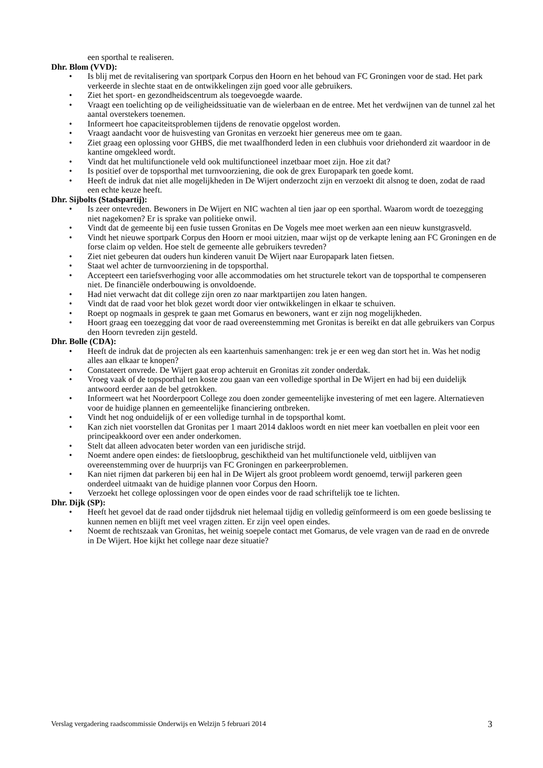een sporthal te realiseren.
Dhr. Blom (VVD):
• Is blij met de revitalisering van sportpark Corpus den Hoorn en het behoud van FC Groningen voor de stad. Het park verkeerde in slechte staat en de ontwikkelingen zijn goed voor alle gebruikers.
• Ziet het sport- en gezondheidscentrum als toegevoegde waarde.
• Vraagt een toelichting op de veiligheidssituatie van de wielerbaan en de entree. Met het verdwijnen van de tunnel zal het aantal overstekers toenemen.
• Informeert hoe capaciteitsproblemen tijdens de renovatie opgelost worden.
• Vraagt aandacht voor de huisvesting van Gronitas en verzoekt hier genereus mee om te gaan.
• Ziet graag een oplossing voor GHBS, die met twaalfhonderd leden in een clubhuis voor driehonderd zit waardoor in de kantine omgekleed wordt.
• Vindt dat het multifunctionele veld ook multifunctioneel inzetbaar moet zijn. Hoe zit dat?
• Is positief over de topsporthal met turnvoorziening, die ook de grex Europapark ten goede komt.
• Heeft de indruk dat niet alle mogelijkheden in De Wijert onderzocht zijn en verzoekt dit alsnog te doen, zodat de raad een echte keuze heeft.
Dhr. Sijbolts (Stadspartij):
• Is zeer ontevreden. Bewoners in De Wijert en NIC wachten al tien jaar op een sporthal. Waarom wordt de toezegging niet nagekomen? Er is sprake van politieke onwil.
• Vindt dat de gemeente bij een fusie tussen Gronitas en De Vogels mee moet werken aan een nieuw kunstgrasveld.
• Vindt het nieuwe sportpark Corpus den Hoorn er mooi uitzien, maar wijst op de verkapte lening aan FC Groningen en de forse claim op velden. Hoe stelt de gemeente alle gebruikers tevreden?
• Ziet niet gebeuren dat ouders hun kinderen vanuit De Wijert naar Europapark laten fietsen.
• Staat wel achter de turnvoorziening in de topsporthal.
• Accepteert een tariefsverhoging voor alle accommodaties om het structurele tekort van de topsporthal te compenseren niet. De financiële onderbouwing is onvoldoende.
• Had niet verwacht dat dit college zijn oren zo naar marktpartijen zou laten hangen.
• Vindt dat de raad voor het blok gezet wordt door vier ontwikkelingen in elkaar te schuiven.
• Roept op nogmaals in gesprek te gaan met Gomarus en bewoners, want er zijn nog mogelijkheden.
• Hoort graag een toezegging dat voor de raad overeenstemming met Gronitas is bereikt en dat alle gebruikers van Corpus den Hoorn tevreden zijn gesteld.
Dhr. Bolle (CDA):
• Heeft de indruk dat de projecten als een kaartenhuis samenhangen: trek je er een weg dan stort het in. Was het nodig alles aan elkaar te knopen?
• Constateert onvrede. De Wijert gaat erop achteruit en Gronitas zit zonder onderdak.
• Vroeg vaak of de topsporthal ten koste zou gaan van een volledige sporthal in De Wijert en had bij een duidelijk antwoord eerder aan de bel getrokken.
• Informeert wat het Noorderpoort College zou doen zonder gemeentelijke investering of met een lagere. Alternatieven voor de huidige plannen en gemeentelijke financiering ontbreken.
• Vindt het nog onduidelijk of er een volledige turnhal in de topsporthal komt.
• Kan zich niet voorstellen dat Gronitas per 1 maart 2014 dakloos wordt en niet meer kan voetballen en pleit voor een principeakkoord over een ander onderkomen.
• Stelt dat alleen advocaten beter worden van een juridische strijd.
• Noemt andere open eindes: de fietsloopbrug, geschiktheid van het multifunctionele veld, uitblijven van overeenstemming over de huurprijs van FC Groningen en parkeerproblemen.
• Kan niet rijmen dat parkeren bij een hal in De Wijert als groot probleem wordt genoemd, terwijl parkeren geen onderdeel uitmaakt van de huidige plannen voor Corpus den Hoorn.
• Verzoekt het college oplossingen voor de open eindes voor de raad schriftelijk toe te lichten.
Dhr. Dijk (SP):
• Heeft het gevoel dat de raad onder tijdsdruk niet helemaal tijdig en volledig geïnformeerd is om een goede beslissing te kunnen nemen en blijft met veel vragen zitten. Er zijn veel open eindes.
• Noemt de rechtszaak van Gronitas, het weinig soepele contact met Gomarus, de vele vragen van de raad en de onvrede in De Wijert. Hoe kijkt het college naar deze situatie?
Verslag vergadering raadscommissie Onderwijs en Welzijn 5 februari 2014 3